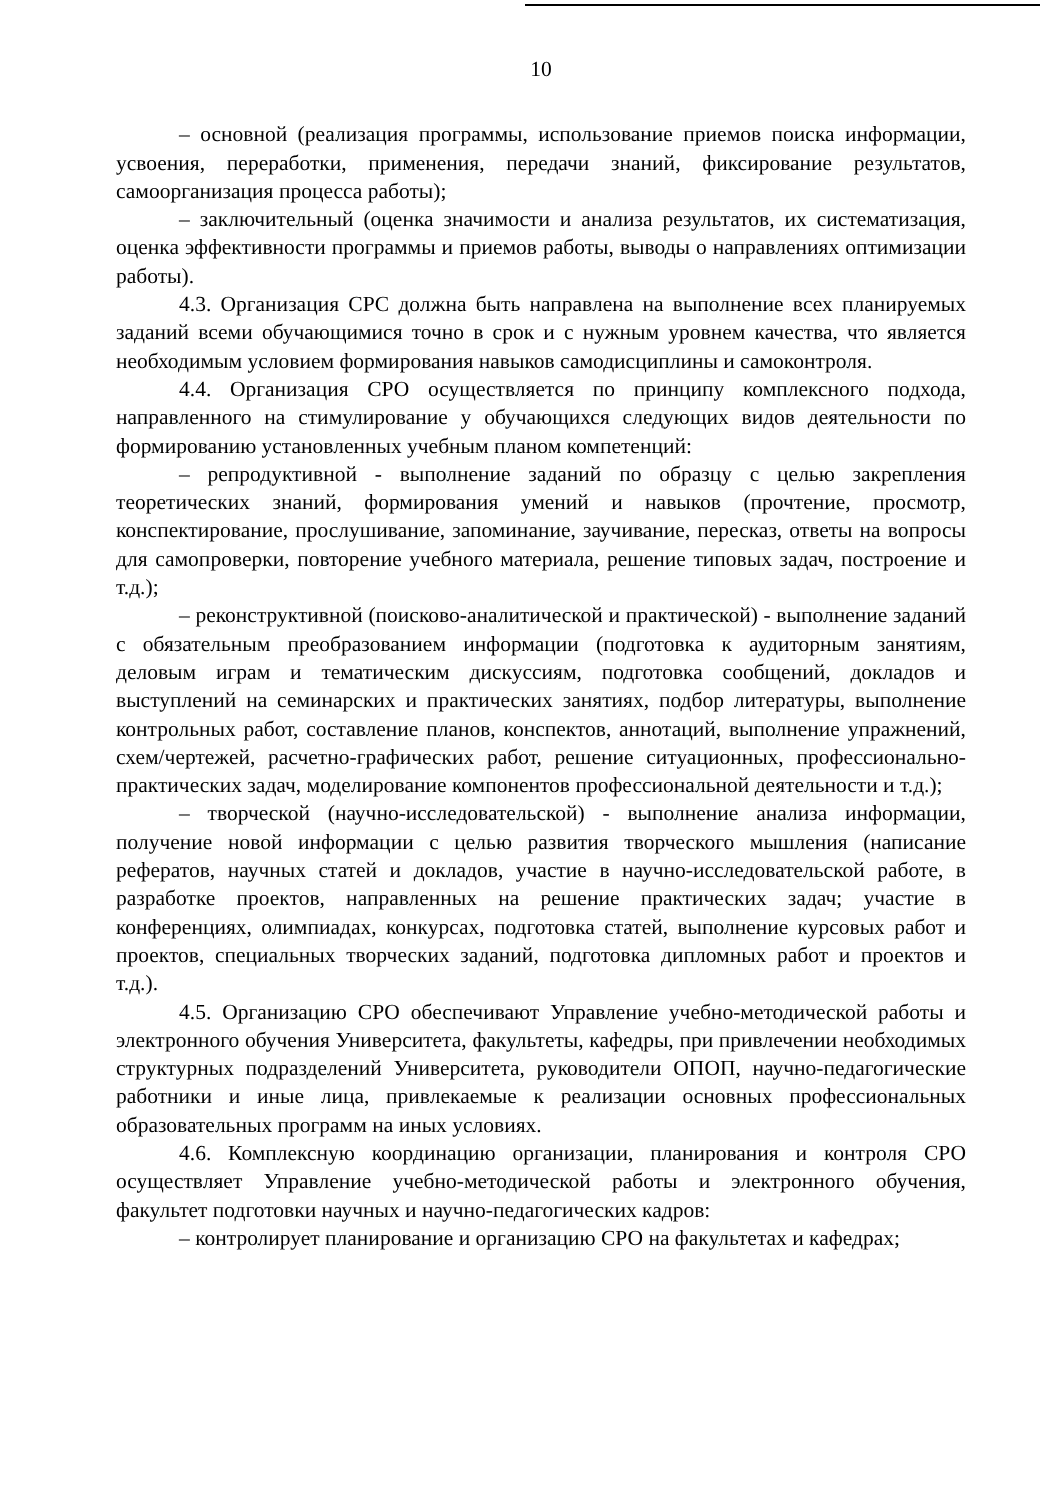10
– основной (реализация программы, использование приемов поиска информации, усвоения, переработки, применения, передачи знаний, фиксирование результатов, самоорганизация процесса работы);
– заключительный (оценка значимости и анализа результатов, их систематизация, оценка эффективности программы и приемов работы, выводы о направлениях оптимизации работы).
4.3. Организация СРС должна быть направлена на выполнение всех планируемых заданий всеми обучающимися точно в срок и с нужным уровнем качества, что является необходимым условием формирования навыков самодисциплины и самоконтроля.
4.4. Организация СРО осуществляется по принципу комплексного подхода, направленного на стимулирование у обучающихся следующих видов деятельности по формированию установленных учебным планом компетенций:
– репродуктивной - выполнение заданий по образцу с целью закрепления теоретических знаний, формирования умений и навыков (прочтение, просмотр, конспектирование, прослушивание, запоминание, заучивание, пересказ, ответы на вопросы для самопроверки, повторение учебного материала, решение типовых задач, построение и т.д.);
– реконструктивной (поисково-аналитической и практической) - выполнение заданий с обязательным преобразованием информации (подготовка к аудиторным занятиям, деловым играм и тематическим дискуссиям, подготовка сообщений, докладов и выступлений на семинарских и практических занятиях, подбор литературы, выполнение контрольных работ, составление планов, конспектов, аннотаций, выполнение упражнений, схем/чертежей, расчетно-графических работ, решение ситуационных, профессионально-практических задач, моделирование компонентов профессиональной деятельности и т.д.);
– творческой (научно-исследовательской) - выполнение анализа информации, получение новой информации с целью развития творческого мышления (написание рефератов, научных статей и докладов, участие в научно-исследовательской работе, в разработке проектов, направленных на решение практических задач; участие в конференциях, олимпиадах, конкурсах, подготовка статей, выполнение курсовых работ и проектов, специальных творческих заданий, подготовка дипломных работ и проектов и т.д.).
4.5. Организацию СРО обеспечивают Управление учебно-методической работы и электронного обучения Университета, факультеты, кафедры, при привлечении необходимых структурных подразделений Университета, руководители ОПОП, научно-педагогические работники и иные лица, привлекаемые к реализации основных профессиональных образовательных программ на иных условиях.
4.6. Комплексную координацию организации, планирования и контроля СРО осуществляет Управление учебно-методической работы и электронного обучения, факультет подготовки научных и научно-педагогических кадров:
– контролирует планирование и организацию СРО на факультетах и кафедрах;